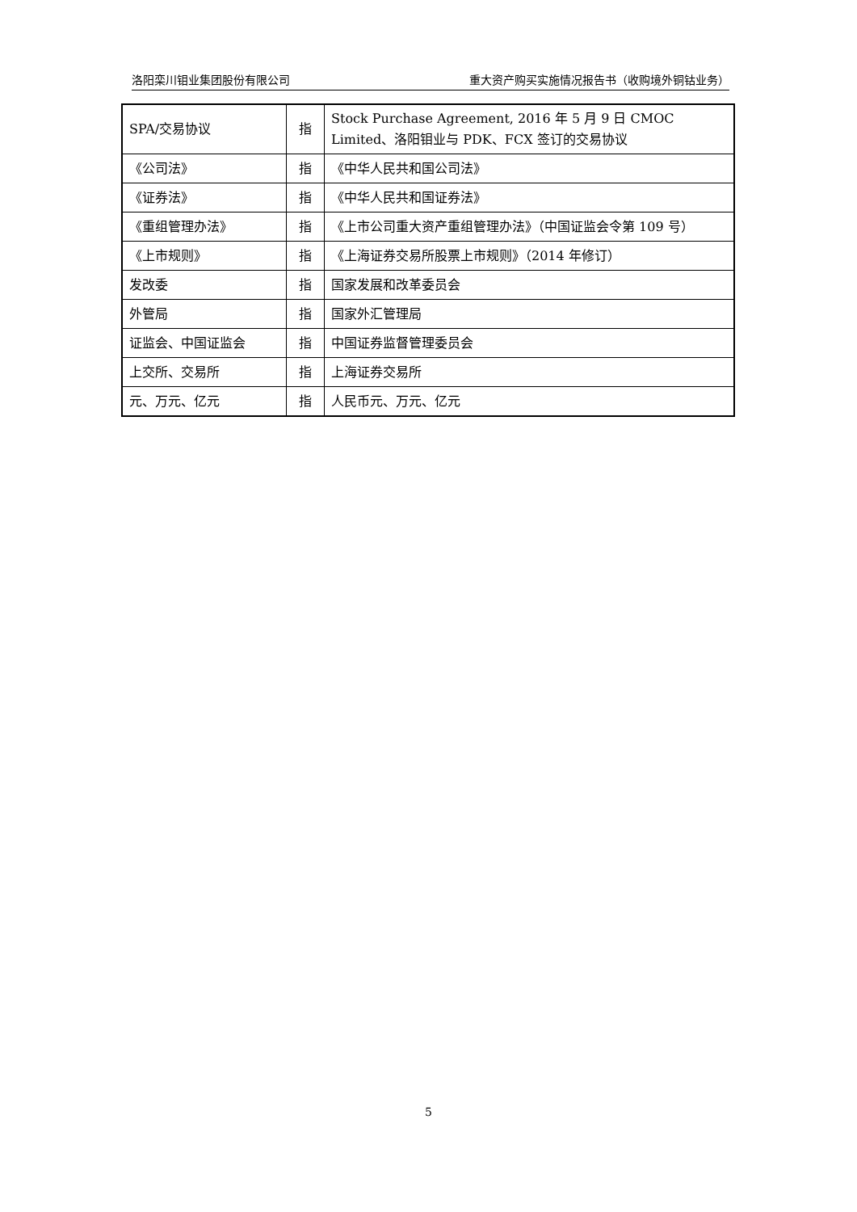洛阳栾川钼业集团股份有限公司 重大资产购买实施情况报告书（收购境外铜钴业务）
| SPA/交易协议 | 指 | Stock Purchase Agreement, 2016 年 5 月 9 日 CMOC Limited、洛阳钼业与 PDK、FCX 签订的交易协议 |
| 《公司法》 | 指 | 《中华人民共和国公司法》 |
| 《证券法》 | 指 | 《中华人民共和国证券法》 |
| 《重组管理办法》 | 指 | 《上市公司重大资产重组管理办法》（中国证监会令第 109 号） |
| 《上市规则》 | 指 | 《上海证券交易所股票上市规则》（2014 年修订） |
| 发改委 | 指 | 国家发展和改革委员会 |
| 外管局 | 指 | 国家外汇管理局 |
| 证监会、中国证监会 | 指 | 中国证券监督管理委员会 |
| 上交所、交易所 | 指 | 上海证券交易所 |
| 元、万元、亿元 | 指 | 人民币元、万元、亿元 |
5